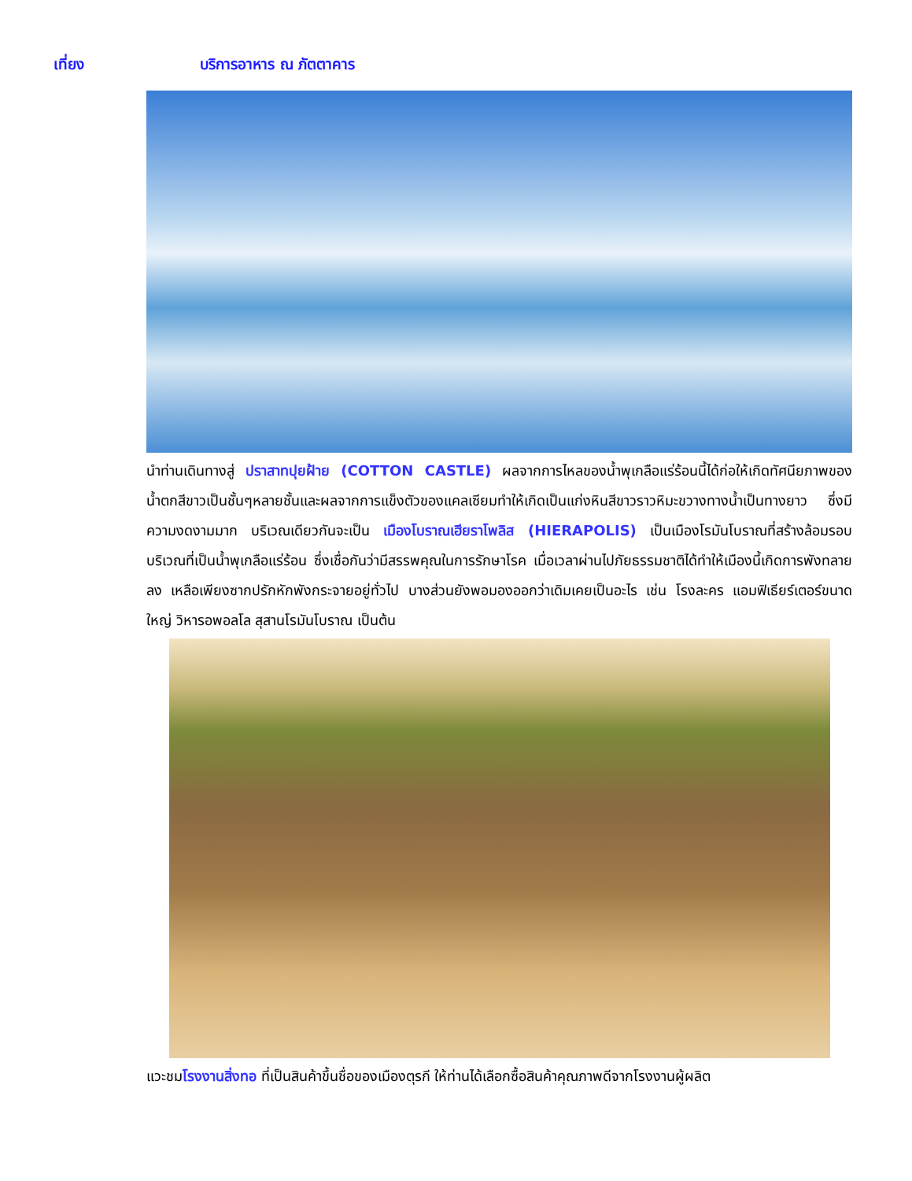เที่ยง บริการอาหาร ณ ภัตตาคาร
นำท่านเดินทางสู่ ปราสาทปุยฝ้าย (COTTON CASTLE) ผลจากการไหลของน้ำพุเกลือแร่ร้อนนี้ได้ก่อให้เกิดทัศนียภาพของน้ำตกสีขาวเป็นชั้นๆหลายชั้นและผลจากการแข็งตัวของแคลเซียมทำให้เกิดเป็นแก่งหินสีขาวราวหิมะขวางทางน้ำเป็นทางยาว ซึ่งมีความงดงามมาก บริเวณเดียวกันจะเป็น เมืองโบราณเฮียราโพลิส (HIERAPOLIS) เป็นเมืองโรมันโบราณที่สร้างล้อมรอบบริเวณที่เป็นน้ำพุเกลือแร่ร้อน ซึ่งเชื่อกันว่ามีสรรพคุณในการรักษาโรค เมื่อเวลาผ่านไปภัยธรรมชาติได้ทำให้เมืองนี้เกิดการพังทลายลง เหลือเพียงซากปรักหักพังกระจายอยู่ทั่วไป บางส่วนยังพอมองออกว่าเดิมเคยเป็นอะไร เช่น โรงละคร แอมฟิเธียร์เตอร์ขนาดใหญ่ วิหารอพอลโล สุสานโรมันโบราณ เป็นต้น
แวะชมโรงงานสิ่งทอ ที่เป็นสินค้าขึ้นชื่อของเมืองตุรกี ให้ท่านได้เลือกซื้อสินค้าคุณภาพดีจากโรงงานผู้ผลิต